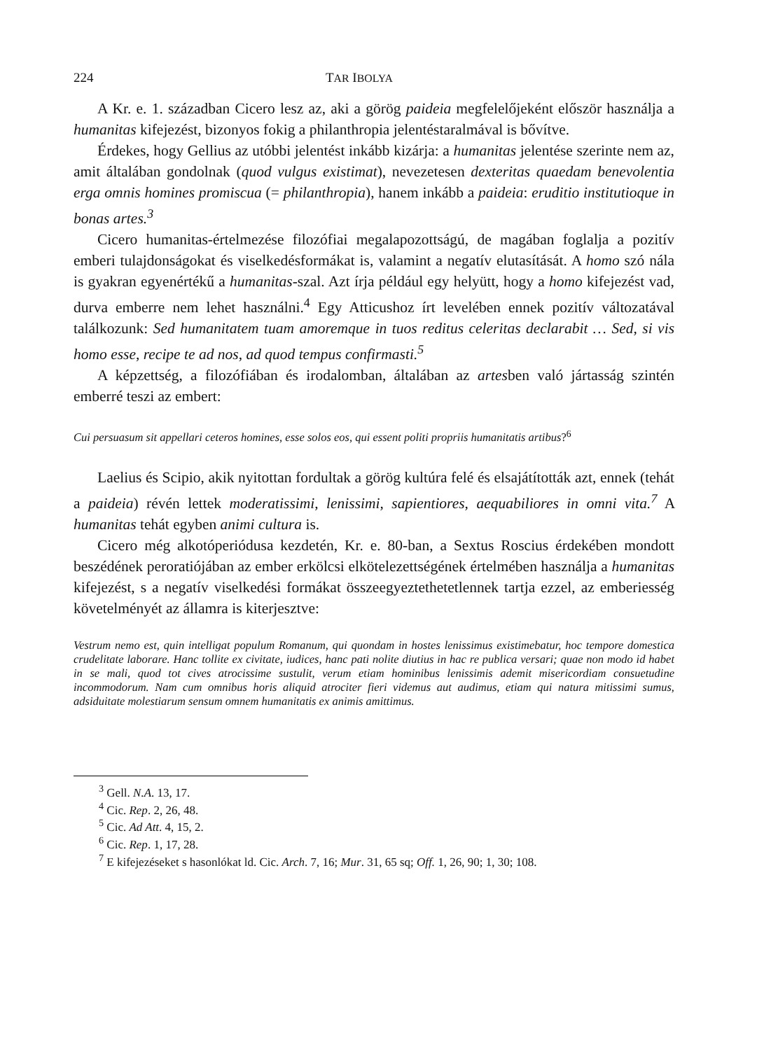224 TAR IBOLYA
A Kr. e. 1. században Cicero lesz az, aki a görög paideia megfelelőjeként először használja a humanitas kifejezést, bizonyos fokig a philanthropia jelentéstaralmával is bővítve.
Érdekes, hogy Gellius az utóbbi jelentést inkább kizárja: a humanitas jelentése szerinte nem az, amit általában gondolnak (quod vulgus existimat), nevezetesen dexteritas quaedam benevolentia erga omnis homines promiscua (= philanthropia), hanem inkább a paideia: eruditio institutioque in bonas artes.<sup>3</sup>
Cicero humanitas-értelmezése filozófiai megalapozottságú, de magában foglalja a pozitív emberi tulajdonságokat és viselkedésformákat is, valamint a negatív elutasítását. A homo szó nála is gyakran egyenértékű a humanitas-szal. Azt írja például egy helyütt, hogy a homo kifejezést vad, durva emberre nem lehet használni.<sup>4</sup> Egy Atticushoz írt levelében ennek pozitív változatával találkozunk: Sed humanitatem tuam amoremque in tuos reditus celeritas declarabit … Sed, si vis homo esse, recipe te ad nos, ad quod tempus confirmasti.<sup>5</sup>
A képzettség, a filozófiában és irodalomban, általában az artesben való jártasság szintén emberré teszi az embert:
Cui persuasum sit appellari ceteros homines, esse solos eos, qui essent politi propriis humanitatis artibus?<sup>6</sup>
Laelius és Scipio, akik nyitottan fordultak a görög kultúra felé és elsajátították azt, ennek (tehát a paideia) révén lettek moderatissimi, lenissimi, sapientiores, aequabiliores in omni vita.<sup>7</sup> A humanitas tehát egyben animi cultura is.
Cicero még alkotóperiódusa kezdetén, Kr. e. 80-ban, a Sextus Roscius érdekében mondott beszédének peroratiójában az ember erkölcsi elkötelezettségének értelmében használja a humanitas kifejezést, s a negatív viselkedési formákat összeegyeztethetetlennek tartja ezzel, az emberiesség követelményét az államra is kiterjesztve:
Vestrum nemo est, quin intelligat populum Romanum, qui quondam in hostes lenissimus existimebatur, hoc tempore domestica crudelitate laborare. Hanc tollite ex civitate, iudices, hanc pati nolite diutius in hac re publica versari; quae non modo id habet in se mali, quod tot cives atrocissime sustulit, verum etiam hominibus lenissimis ademit misericordiam consuetudine incommodorum. Nam cum omnibus horis aliquid atrociter fieri videmus aut audimus, etiam qui natura mitissimi sumus, adsiduitate molestiarum sensum omnem humanitatis ex animis amittimus.
<sup>3</sup> Gell. N.A. 13, 17.
<sup>4</sup> Cic. Rep. 2, 26, 48.
<sup>5</sup> Cic. Ad Att. 4, 15, 2.
<sup>6</sup> Cic. Rep. 1, 17, 28.
<sup>7</sup> E kifejezéseket s hasonlókat ld. Cic. Arch. 7, 16; Mur. 31, 65 sq; Off. 1, 26, 90; 1, 30; 108.